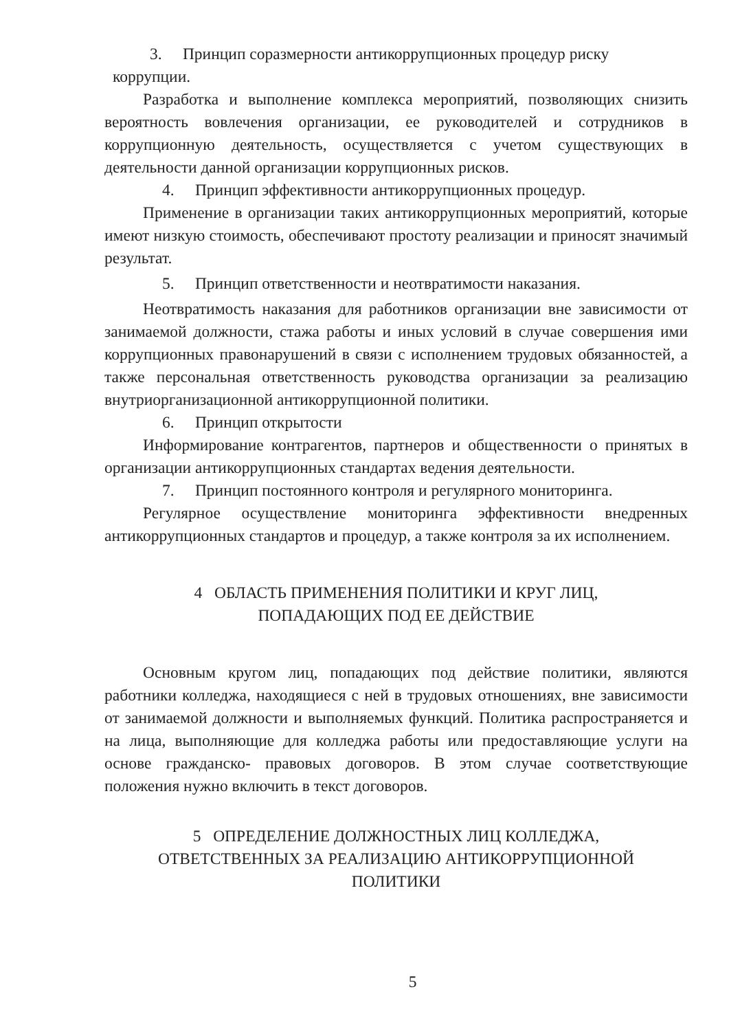3. Принцип соразмерности антикоррупционных процедур риску
коррупции.
Разработка и выполнение комплекса мероприятий, позволяющих снизить вероятность вовлечения организации, ее руководителей и сотрудников в коррупционную деятельность, осуществляется с учетом существующих в деятельности данной организации коррупционных рисков.
4. Принцип эффективности антикоррупционных процедур.
Применение в организации таких антикоррупционных мероприятий, которые имеют низкую стоимость, обеспечивают простоту реализации и приносят значимый результат.
5. Принцип ответственности и неотвратимости наказания.
Неотвратимость наказания для работников организации вне зависимости от занимаемой должности, стажа работы и иных условий в случае совершения ими коррупционных правонарушений в связи с исполнением трудовых обязанностей, а также персональная ответственность руководства организации за реализацию внутриорганизационной антикоррупционной политики.
6. Принцип открытости
Информирование контрагентов, партнеров и общественности о принятых в организации антикоррупционных стандартах ведения деятельности.
7. Принцип постоянного контроля и регулярного мониторинга.
Регулярное осуществление мониторинга эффективности внедренных антикоррупционных стандартов и процедур, а также контроля за их исполнением.
4 ОБЛАСТЬ ПРИМЕНЕНИЯ ПОЛИТИКИ И КРУГ ЛИЦ,
ПОПАДАЮЩИХ ПОД ЕЕ ДЕЙСТВИЕ
Основным кругом лиц, попадающих под действие политики, являются работники колледжа, находящиеся с ней в трудовых отношениях, вне зависимости от занимаемой должности и выполняемых функций. Политика распространяется и на лица, выполняющие для колледжа работы или предоставляющие услуги на основе гражданско- правовых договоров. В этом случае соответствующие положения нужно включить в текст договоров.
5 ОПРЕДЕЛЕНИЕ ДОЛЖНОСТНЫХ ЛИЦ КОЛЛЕДЖА,
ОТВЕТСТВЕННЫХ ЗА РЕАЛИЗАЦИЮ АНТИКОРРУПЦИОННОЙ
ПОЛИТИКИ
5